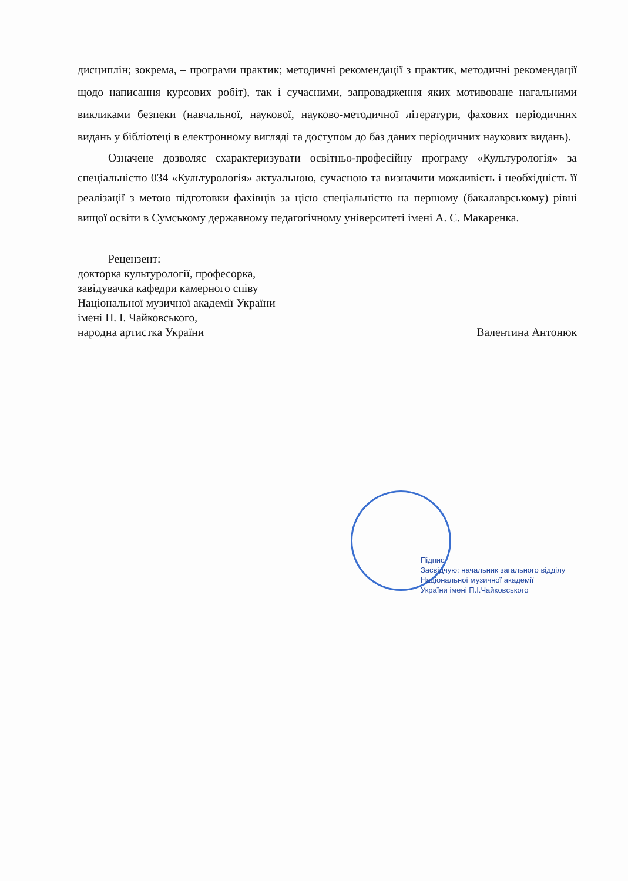дисциплін; зокрема, – програми практик; методичні рекомендації з практик, методичні рекомендації щодо написання курсових робіт), так і сучасними, запровадження яких мотивоване нагальними викликами безпеки (навчальної, наукової, науково-методичної літератури, фахових періодичних видань у бібліотеці в електронному вигляді та доступом до баз даних періодичних наукових видань).
Означене дозволяє схарактеризувати освітньо-професійну програму «Культурологія» за спеціальністю 034 «Культурологія» актуальною, сучасною та визначити можливість і необхідність її реалізації з метою підготовки фахівців за цією спеціальністю на першому (бакалаврському) рівні вищої освіти в Сумському державному педагогічному університеті імені А. С. Макаренка.
Рецензент:
докторка культурології, професорка,
завідувачка кафедри камерного співу
Національної музичної академії України
імені П. І. Чайковського,
народна артистка України Валентина Антонюк
Підпис
Засвідчую: начальник загального відділу
Національної музичної академії
України імені П.І.Чайковського